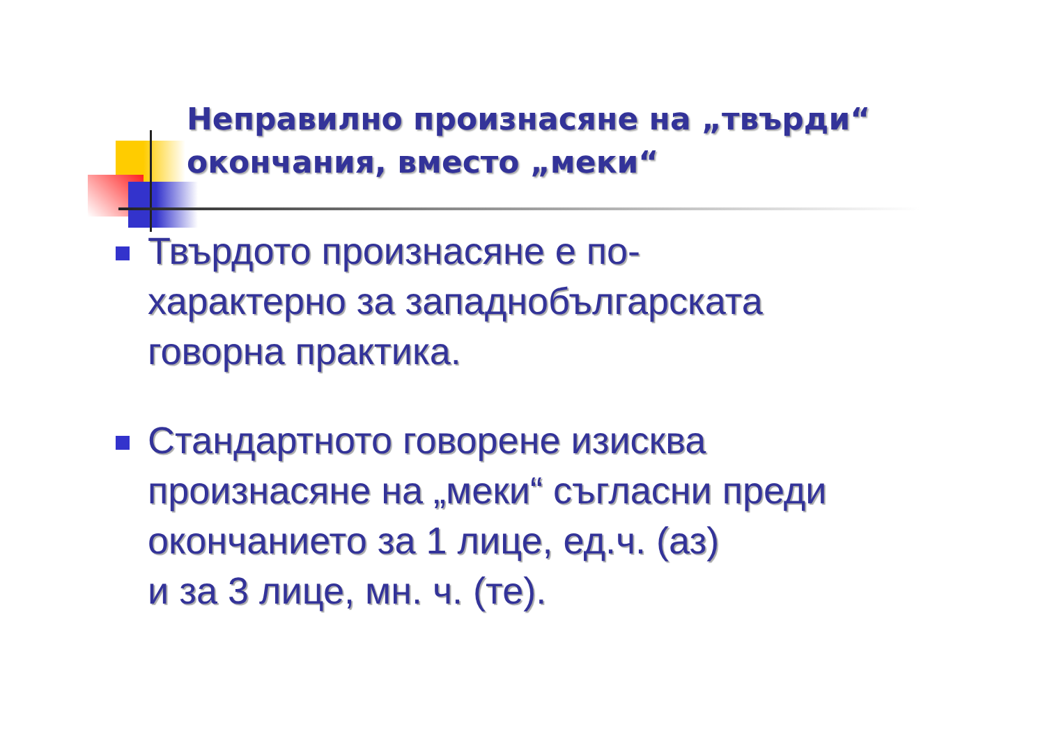Неправилно произнасяне на „твърди“
окончания, вместо „меки“
Твърдото произнасяне е по-
характерно за западнобългарската
говорна практика.
Стандартното говорене изисква
произнасяне на „меки“ съгласни преди
окончанието за 1 лице, ед.ч. (аз)
и за 3 лице, мн. ч. (те).